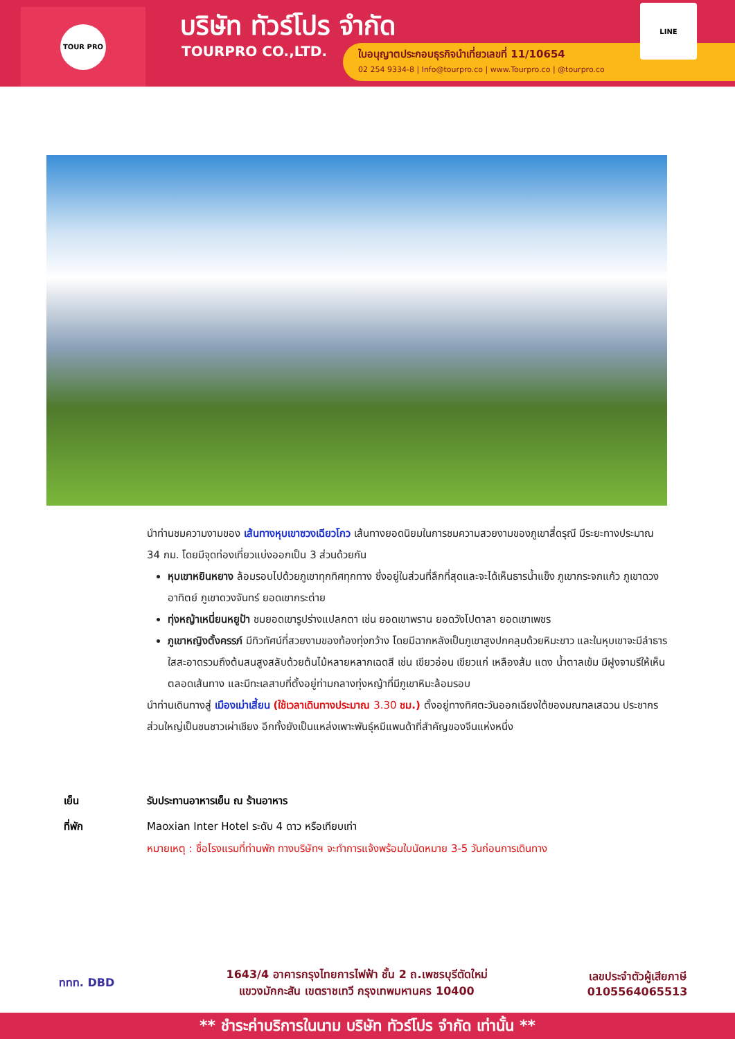TOUR PRO บริษัท ทัวร์โปร จำกัด
TOURPRO CO.,LTD.
ใบอนุญาตประกอบธุรกิจนำเที่ยวเลขที่ 11/10654
02 254 9334-8 | Info@tourpro.co | www.Tourpro.co | @tourpro.co
LINE
นำท่านชมความงามของ เส้นทางหุบเขาซวงเฉียวโกว เส้นทางยอดนิยมในการชมความสวยงามของภูเขาสี่ดรุณี มีระยะทางประมาณ 34 กม. โดยมีจุดท่องเที่ยวแบ่งออกเป็น 3 ส่วนด้วยกัน
หุบเขาหยินหยาง ล้อมรอบไปด้วยภูเขาทุกทิศทุกทาง ซึ่งอยู่ในส่วนที่ลึกที่สุดและจะได้เห็นธารน้ำแข็ง ภูเขากระจกแก้ว ภูเขาดวงอาทิตย์ ภูเขาดวงจันทร์ ยอดเขากระต่าย
ทุ่งหญ้าเหนี่ยนหยูป้า ชมยอดเขารูปร่างแปลกตา เช่น ยอดเขาพราน ยอดวังโปตาลา ยอดเขาเพชร
ภูเขาหญิงตั้งครรภ์ มีทิวทัศน์ที่สวยงามของท้องทุ่งกว้าง โดยมีฉากหลังเป็นภูเขาสูงปกคลุมด้วยหิมะขาว และในหุบเขาจะมีลำธารใสสะอาดรวมถึงต้นสนสูงสลับด้วยต้นไม้หลายหลากเฉดสี เช่น เขียวอ่อน เขียวแก่ เหลืองส้ม แดง น้ำตาลเข้ม มีฝูงจามรีให้เห็นตลอดเส้นทาง และมีทะเลสาบที่ตั้งอยู่ท่ามกลางทุ่งหญ้าที่มีภูเขาหิมะล้อมรอบ
นำท่านเดินทางสู่ เมืองเม่าเสี้ยน (ใช้เวลาเดินทางประมาณ 3.30 ชม.) ตั้งอยู่ทางทิศตะวันออกเฉียงใต้ของมณฑลเสฉวน ประชากรส่วนใหญ่เป็นชนชาวเผ่าเชียง อีกทั้งยังเป็นแหล่งเพาะพันธุ์หมีแพนด้าที่สำคัญของจีนแห่งหนึ่ง
เย็น รับประทานอาหารเย็น ณ ร้านอาหาร
ที่พัก Maoxian Inter Hotel ระดับ 4 ดาว หรือเทียบเท่า
หมายเหตุ : ชื่อโรงแรมที่ท่านพัก ทางบริษัทฯ จะทำการแจ้งพร้อมใบนัดหมาย 3-5 วันก่อนการเดินทาง
ททท. DBD
1643/4 อาคารกรุงไทยการไฟฟ้า ชั้น 2 ถ.เพชรบุรีตัดใหม่
แขวงมักกะสัน เขตราชเทวี กรุงเทพมหานคร 10400
เลขประจำตัวผู้เสียภาษี
0105564065513
** ชำระค่าบริการในนาม บริษัท ทัวร์โปร จำกัด เท่านั้น **